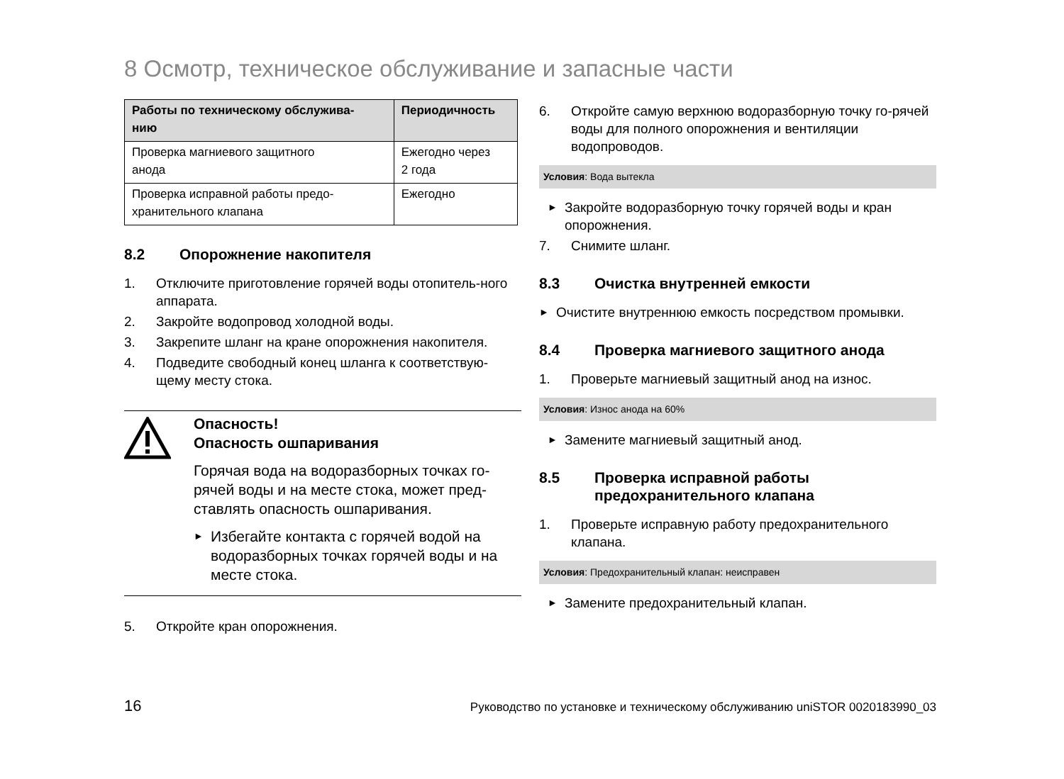8 Осмотр, техническое обслуживание и запасные части
| Работы по техническому обслужива- нию | Периодичность |
| --- | --- |
| Проверка магниевого защитного анода | Ежегодно через 2 года |
| Проверка исправной работы предо- хранительного клапана | Ежегодно |
8.2 Опорожнение накопителя
1. Отключите приготовление горячей воды отопитель-ного аппарата.
2. Закройте водопровод холодной воды.
3. Закрепите шланг на кране опорожнения накопителя.
4. Подведите свободный конец шланга к соответствую-щему месту стока.
Опасность!
Опасность ошпаривания
Горячая вода на водоразборных точках го-рячей воды и на месте стока, может пред-ставлять опасность ошпаривания.
►
Избегайте контакта с горячей водой на водоразборных точках горячей воды и на месте стока.
5. Откройте кран опорожнения.
6. Откройте самую верхнюю водоразборную точку го-рячей воды для полного опорожнения и вентиляции водопроводов.
Условия: Вода вытекла
►
Закройте водоразборную точку горячей воды и кран опорожнения.
7. Снимите шланг.
8.3 Очистка внутренней емкости
►
Очистите внутреннюю емкость посредством промывки.
8.4 Проверка магниевого защитного анода
1. Проверьте магниевый защитный анод на износ.
Условия: Износ анода на 60%
►
Замените магниевый защитный анод.
8.5 Проверка исправной работы
предохранительного клапана
1. Проверьте исправную работу предохранительного клапана.
Условия: Предохранительный клапан: неисправен
►
Замените предохранительный клапан.
16 Руководство по установке и техническому обслуживанию uniSTOR 0020183990_03